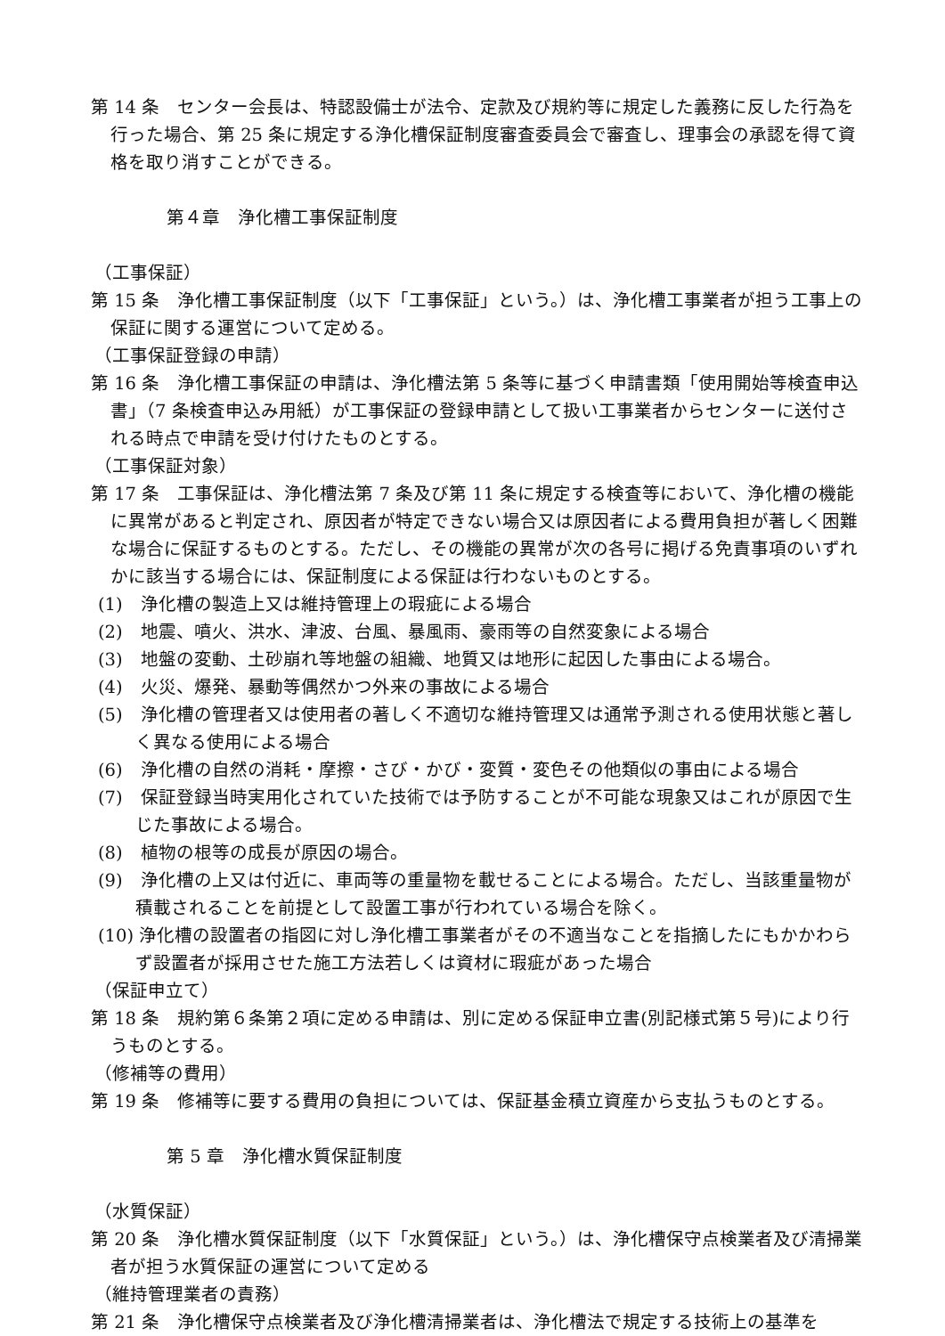第 14 条　センター会長は、特認設備士が法令、定款及び規約等に規定した義務に反した行為を行った場合、第 25 条に規定する浄化槽保証制度審査委員会で審査し、理事会の承認を得て資格を取り消すことができる。
第４章　浄化槽工事保証制度
（工事保証）
第 15 条　浄化槽工事保証制度（以下「工事保証」という。）は、浄化槽工事業者が担う工事上の保証に関する運営について定める。
（工事保証登録の申請）
第 16 条　浄化槽工事保証の申請は、浄化槽法第 5 条等に基づく申請書類「使用開始等検査申込書」（7 条検査申込み用紙）が工事保証の登録申請として扱い工事業者からセンターに送付される時点で申請を受け付けたものとする。
（工事保証対象）
第 17 条　工事保証は、浄化槽法第 7 条及び第 11 条に規定する検査等において、浄化槽の機能に異常があると判定され、原因者が特定できない場合又は原因者による費用負担が著しく困難な場合に保証するものとする。ただし、その機能の異常が次の各号に掲げる免責事項のいずれかに該当する場合には、保証制度による保証は行わないものとする。
(1)　浄化槽の製造上又は維持管理上の瑕疵による場合
(2)　地震、噴火、洪水、津波、台風、暴風雨、豪雨等の自然変象による場合
(3)　地盤の変動、土砂崩れ等地盤の組織、地質又は地形に起因した事由による場合。
(4)　火災、爆発、暴動等偶然かつ外来の事故による場合
(5)　浄化槽の管理者又は使用者の著しく不適切な維持管理又は通常予測される使用状態と著しく異なる使用による場合
(6)　浄化槽の自然の消耗・摩擦・さび・かび・変質・変色その他類似の事由による場合
(7)　保証登録当時実用化されていた技術では予防することが不可能な現象又はこれが原因で生じた事故による場合。
(8)　植物の根等の成長が原因の場合。
(9)　浄化槽の上又は付近に、車両等の重量物を載せることによる場合。ただし、当該重量物が積載されることを前提として設置工事が行われている場合を除く。
(10) 浄化槽の設置者の指図に対し浄化槽工事業者がその不適当なことを指摘したにもかかわらず設置者が採用させた施工方法若しくは資材に瑕疵があった場合
（保証申立て）
第 18 条　規約第６条第２項に定める申請は、別に定める保証申立書(別記様式第５号)により行うものとする。
（修補等の費用）
第 19 条　修補等に要する費用の負担については、保証基金積立資産から支払うものとする。
第 5 章　浄化槽水質保証制度
（水質保証）
第 20 条　浄化槽水質保証制度（以下「水質保証」という。）は、浄化槽保守点検業者及び清掃業者が担う水質保証の運営について定める
（維持管理業者の責務）
第 21 条　浄化槽保守点検業者及び浄化槽清掃業者は、浄化槽法で規定する技術上の基準を